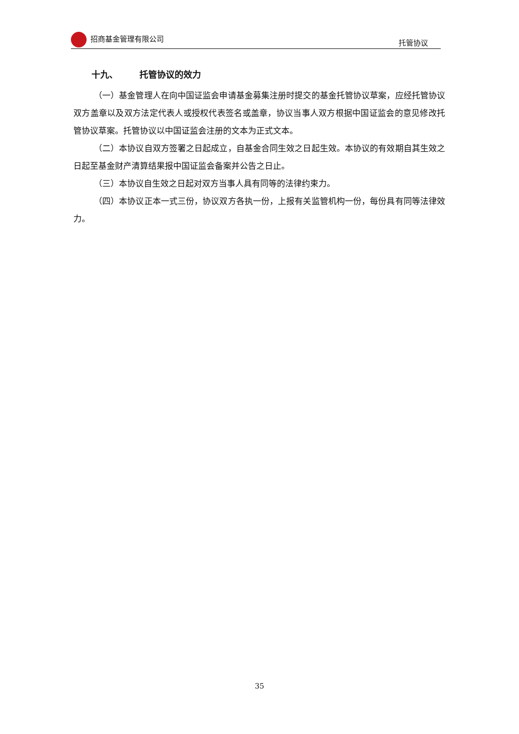招商基金管理有限公司 托管协议
十九、 托管协议的效力
（一）基金管理人在向中国证监会申请基金募集注册时提交的基金托管协议草案，应经托管协议双方盖章以及双方法定代表人或授权代表签名或盖章，协议当事人双方根据中国证监会的意见修改托管协议草案。托管协议以中国证监会注册的文本为正式文本。
（二）本协议自双方签署之日起成立，自基金合同生效之日起生效。本协议的有效期自其生效之日起至基金财产清算结果报中国证监会备案并公告之日止。
（三）本协议自生效之日起对双方当事人具有同等的法律约束力。
（四）本协议正本一式三份，协议双方各执一份，上报有关监管机构一份，每份具有同等法律效力。
35